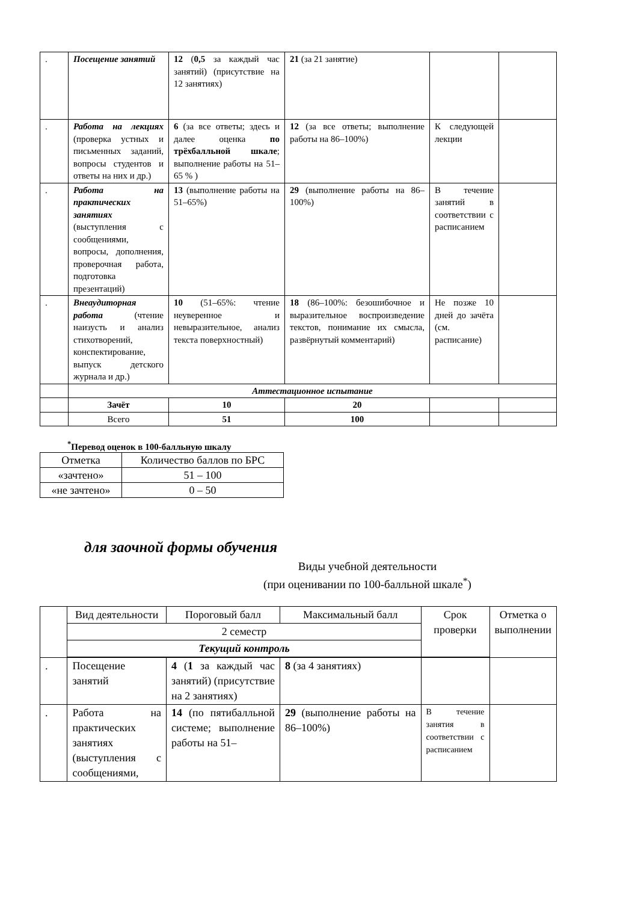| . | Посещение занятий | 12 ( 0,5 за каждый час занятий) (присутствие на 12 занятиях) | 21 (за 21 занятие) | | |
| . | Работа на лекциях (проверка устных и письменных заданий, вопросы студентов и ответы на них и др.) | 6 (за все ответы; здесь и далее оценка по трёхбалльной шкале ; выполнение работы на 51–65 % ) | 12 (за все ответы; выполнение работы на 86–100%) | К следующей лекции | |
| . | Работа на практических занятиях (выступления с сообщениями, вопросы, дополнения, проверочная работа, подготовка презентаций) | 13 (выполнение работы на 51–65%) | 29 (выполнение работы на 86–100%) | В течение занятий в соответствии с расписанием | |
| . | Внеаудиторная работа (чтение наизусть и анализ стихотворений, конспектирование, выпуск детского журнала и др.) | 10 (51–65%: чтение неуверенное и невыразительное, анализ текста поверхностный) | 18 (86–100%: безошибочное и выразительное воспроизведение текстов, понимание их смысла, развёрнутый комментарий) | Не позже 10 дней до зачёта (см. расписание) | |
| | Аттестационное испытание | | | | |
| | Зачёт | 10 | 20 | | |
| | Всего | 51 | 100 | | |
<sup>*</sup> Перевод оценок в 100-балльную шкалу
| Отметка | Количество баллов по БРС |
| «зачтено» | 51 – 100 |
| «не зачтено» | 0 – 50 |
для заочной формы обучения
Виды учебной деятельности
(при оценивании по 100-балльной шкале<sup>*</sup>)
| | Вид деятельности | Пороговый балл | Максимальный балл | Срок проверки | Отметка о выполнении |
| | 2 семестр | | | | |
| | Текущий контроль | | | | |
| . | Посещение занятий | 4 ( 1 за каждый час занятий) (присутствие на 2 занятиях) | 8 (за 4 занятиях) | | |
| . | Работа на практических занятиях (выступления с сообщениями, | 14 (по пятибалльной системе; выполнение работы на 51– | 29 (выполнение работы на 86–100%) | В течение занятия в соответствии с расписанием | |